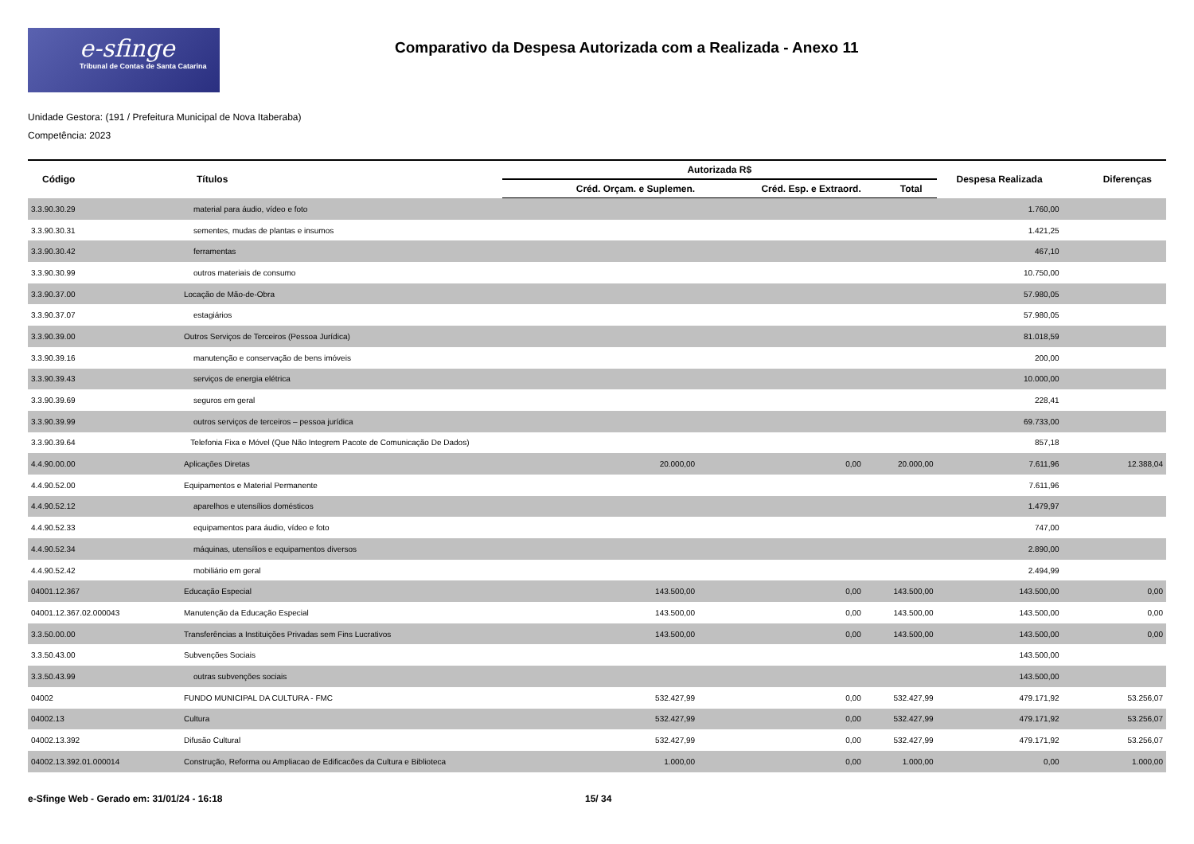e-sfinge
Tribunal de Contas de Santa Catarina
Comparativo da Despesa Autorizada com a Realizada - Anexo 11
Unidade Gestora: (191 / Prefeitura Municipal de Nova Itaberaba)
Competência: 2023
| Código | Títulos | Autorizada R$ | | | Despesa Realizada | Diferenças |
| --- | --- | --- | --- | --- | --- | --- |
| | | Créd. Orçam. e Suplemen. | Créd. Esp. e Extraord. | Total | | |
| 3.3.90.30.29 | material para áudio, vídeo e foto | | | | 1.760,00 | |
| 3.3.90.30.31 | sementes, mudas de plantas e insumos | | | | 1.421,25 | |
| 3.3.90.30.42 | ferramentas | | | | 467,10 | |
| 3.3.90.30.99 | outros materiais de consumo | | | | 10.750,00 | |
| 3.3.90.37.00 | Locação de Mão-de-Obra | | | | 57.980,05 | |
| 3.3.90.37.07 | estagiários | | | | 57.980,05 | |
| 3.3.90.39.00 | Outros Serviços de Terceiros (Pessoa Jurídica) | | | | 81.018,59 | |
| 3.3.90.39.16 | manutenção e conservação de bens imóveis | | | | 200,00 | |
| 3.3.90.39.43 | serviços de energia elétrica | | | | 10.000,00 | |
| 3.3.90.39.69 | seguros em geral | | | | 228,41 | |
| 3.3.90.39.99 | outros serviços de terceiros – pessoa jurídica | | | | 69.733,00 | |
| 3.3.90.39.64 | Telefonia Fixa e Móvel (Que Não Integrem Pacote de Comunicação De Dados) | | | | 857,18 | |
| 4.4.90.00.00 | Aplicações Diretas | 20.000,00 | 0,00 | 20.000,00 | 7.611,96 | 12.388,04 |
| 4.4.90.52.00 | Equipamentos e Material Permanente | | | | 7.611,96 | |
| 4.4.90.52.12 | aparelhos e utensílios domésticos | | | | 1.479,97 | |
| 4.4.90.52.33 | equipamentos para áudio, vídeo e foto | | | | 747,00 | |
| 4.4.90.52.34 | máquinas, utensílios e equipamentos diversos | | | | 2.890,00 | |
| 4.4.90.52.42 | mobiliário em geral | | | | 2.494,99 | |
| 04001.12.367 | Educação Especial | 143.500,00 | 0,00 | 143.500,00 | 143.500,00 | 0,00 |
| 04001.12.367.02.000043 | Manutenção da Educação Especial | 143.500,00 | 0,00 | 143.500,00 | 143.500,00 | 0,00 |
| 3.3.50.00.00 | Transferências a Instituições Privadas sem Fins Lucrativos | 143.500,00 | 0,00 | 143.500,00 | 143.500,00 | 0,00 |
| 3.3.50.43.00 | Subvenções Sociais | | | | 143.500,00 | |
| 3.3.50.43.99 | outras subvenções sociais | | | | 143.500,00 | |
| 04002 | FUNDO MUNICIPAL DA CULTURA - FMC | 532.427,99 | 0,00 | 532.427,99 | 479.171,92 | 53.256,07 |
| 04002.13 | Cultura | 532.427,99 | 0,00 | 532.427,99 | 479.171,92 | 53.256,07 |
| 04002.13.392 | Difusão Cultural | 532.427,99 | 0,00 | 532.427,99 | 479.171,92 | 53.256,07 |
| 04002.13.392.01.000014 | Construção, Reforma ou Ampliacao de Edificacões da Cultura e Biblioteca | 1.000,00 | 0,00 | 1.000,00 | 0,00 | 1.000,00 |
e-Sfinge Web - Gerado em: 31/01/24 - 16:18 15/ 34